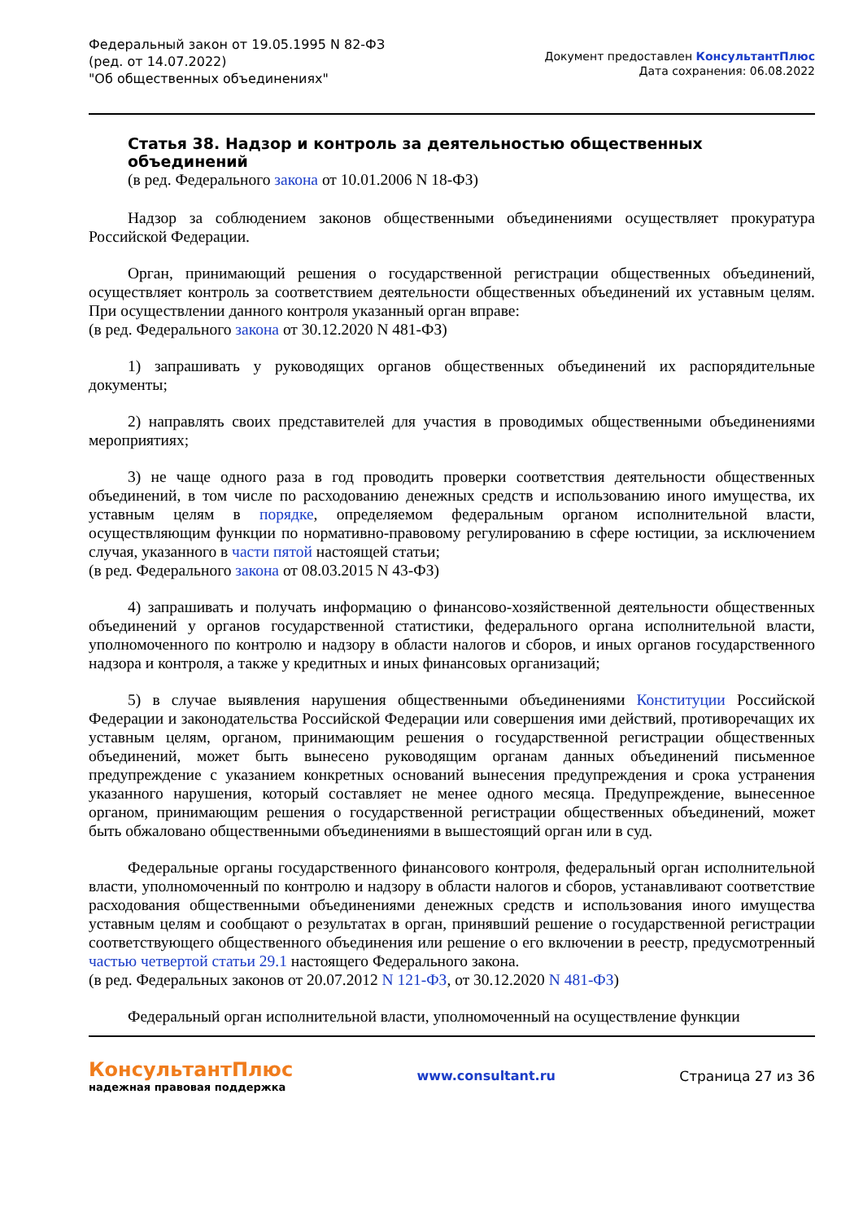Федеральный закон от 19.05.1995 N 82-ФЗ
(ред. от 14.07.2022)
"Об общественных объединениях"
Документ предоставлен КонсультантПлюс
Дата сохранения: 06.08.2022
Статья 38. Надзор и контроль за деятельностью общественных объединений
(в ред. Федерального закона от 10.01.2006 N 18-ФЗ)
Надзор за соблюдением законов общественными объединениями осуществляет прокуратура Российской Федерации.
Орган, принимающий решения о государственной регистрации общественных объединений, осуществляет контроль за соответствием деятельности общественных объединений их уставным целям. При осуществлении данного контроля указанный орган вправе:
(в ред. Федерального закона от 30.12.2020 N 481-ФЗ)
1) запрашивать у руководящих органов общественных объединений их распорядительные документы;
2) направлять своих представителей для участия в проводимых общественными объединениями мероприятиях;
3) не чаще одного раза в год проводить проверки соответствия деятельности общественных объединений, в том числе по расходованию денежных средств и использованию иного имущества, их уставным целям в порядке, определяемом федеральным органом исполнительной власти, осуществляющим функции по нормативно-правовому регулированию в сфере юстиции, за исключением случая, указанного в части пятой настоящей статьи;
(в ред. Федерального закона от 08.03.2015 N 43-ФЗ)
4) запрашивать и получать информацию о финансово-хозяйственной деятельности общественных объединений у органов государственной статистики, федерального органа исполнительной власти, уполномоченного по контролю и надзору в области налогов и сборов, и иных органов государственного надзора и контроля, а также у кредитных и иных финансовых организаций;
5) в случае выявления нарушения общественными объединениями Конституции Российской Федерации и законодательства Российской Федерации или совершения ими действий, противоречащих их уставным целям, органом, принимающим решения о государственной регистрации общественных объединений, может быть вынесено руководящим органам данных объединений письменное предупреждение с указанием конкретных оснований вынесения предупреждения и срока устранения указанного нарушения, который составляет не менее одного месяца. Предупреждение, вынесенное органом, принимающим решения о государственной регистрации общественных объединений, может быть обжаловано общественными объединениями в вышестоящий орган или в суд.
Федеральные органы государственного финансового контроля, федеральный орган исполнительной власти, уполномоченный по контролю и надзору в области налогов и сборов, устанавливают соответствие расходования общественными объединениями денежных средств и использования иного имущества уставным целям и сообщают о результатах в орган, принявший решение о государственной регистрации соответствующего общественного объединения или решение о его включении в реестр, предусмотренный частью четвертой статьи 29.1 настоящего Федерального закона.
(в ред. Федеральных законов от 20.07.2012 N 121-ФЗ, от 30.12.2020 N 481-ФЗ)
Федеральный орган исполнительной власти, уполномоченный на осуществление функции
КонсультантПлюс
надежная правовая поддержка
www.consultant.ru Страница 27 из 36